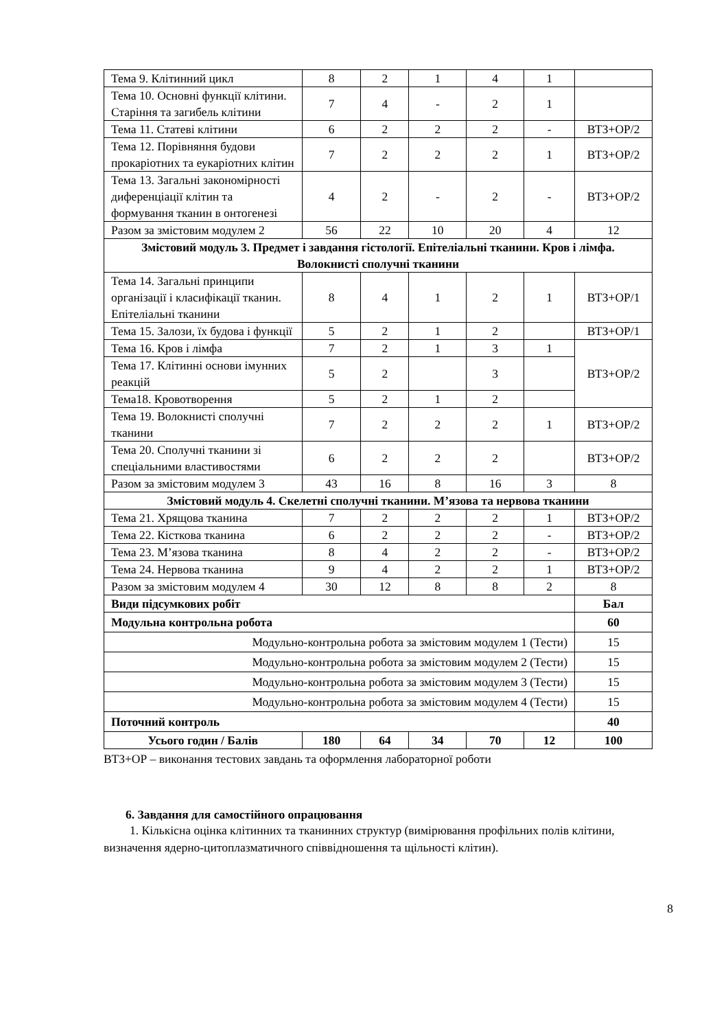| Тема 9. Клітинний цикл | 8 | 2 | 1 | 4 | 1 | |
| Тема 10. Основні функції клітини. Старіння та загибель клітини | 7 | 4 | - | 2 | 1 | |
| Тема 11. Статеві клітини | 6 | 2 | 2 | 2 | - | ВТЗ+ОР/2 |
| Тема 12. Порівняння будови прокаріотних та еукаріотних клітин | 7 | 2 | 2 | 2 | 1 | ВТЗ+ОР/2 |
| Тема 13. Загальні закономірності диференціації клітин та формування тканин в онтогенезі | 4 | 2 | - | 2 | - | ВТЗ+ОР/2 |
| Разом за змістовим модулем 2 | 56 | 22 | 10 | 20 | 4 | 12 |
| Змістовий модуль 3. Предмет і завдання гістології. Епітеліальні тканини. Кров і лімфа. Волокнисті сполучні тканини | | | | | | |
| Тема 14. Загальні принципи організації і класифікації тканин. Епітеліальні тканини | 8 | 4 | 1 | 2 | 1 | ВТЗ+ОР/1 |
| Тема 15. Залози, їх будова і функції | 5 | 2 | 1 | 2 | | ВТЗ+ОР/1 |
| Тема 16. Кров і лімфа | 7 | 2 | 1 | 3 | 1 | ВТЗ+ОР/2 |
| Тема 17. Клітинні основи імунних реакцій | 5 | 2 | | 3 | | |
| Тема18. Кровотворення | 5 | 2 | 1 | 2 | | |
| Тема 19. Волокнисті сполучні тканини | 7 | 2 | 2 | 2 | 1 | ВТЗ+ОР/2 |
| Тема 20. Сполучні тканини зі спеціальними властивостями | 6 | 2 | 2 | 2 | | ВТЗ+ОР/2 |
| Разом за змістовим модулем 3 | 43 | 16 | 8 | 16 | 3 | 8 |
| Змістовий модуль 4. Скелетні сполучні тканини. М’язова та нервова тканини | | | | | | |
| Тема 21. Хрящова тканина | 7 | 2 | 2 | 2 | 1 | ВТЗ+ОР/2 |
| Тема 22. Кісткова тканина | 6 | 2 | 2 | 2 | - | ВТЗ+ОР/2 |
| Тема 23. М’язова тканина | 8 | 4 | 2 | 2 | - | ВТЗ+ОР/2 |
| Тема 24. Нервова тканина | 9 | 4 | 2 | 2 | 1 | ВТЗ+ОР/2 |
| Разом за змістовим модулем 4 | 30 | 12 | 8 | 8 | 2 | 8 |
| Види підсумкових робіт | | | | | | Бал |
| Модульна контрольна робота | | | | | | 60 |
| Модульно-контрольна робота за змістовим модулем 1 (Тести) | | | | | | 15 |
| Модульно-контрольна робота за змістовим модулем 2 (Тести) | | | | | | 15 |
| Модульно-контрольна робота за змістовим модулем 3 (Тести) | | | | | | 15 |
| Модульно-контрольна робота за змістовим модулем 4 (Тести) | | | | | | 15 |
| Поточний контроль | | | | | | 40 |
| Усього годин / Балів | 180 | 64 | 34 | 70 | 12 | 100 |
ВТЗ+ОР – виконання тестових завдань та оформлення лабораторної роботи
6. Завдання для самостійного опрацювання
1. Кількісна оцінка клітинних та тканинних структур (вимірювання профільних полів клітини, визначення ядерно-цитоплазматичного співвідношення та щільності клітин).
8